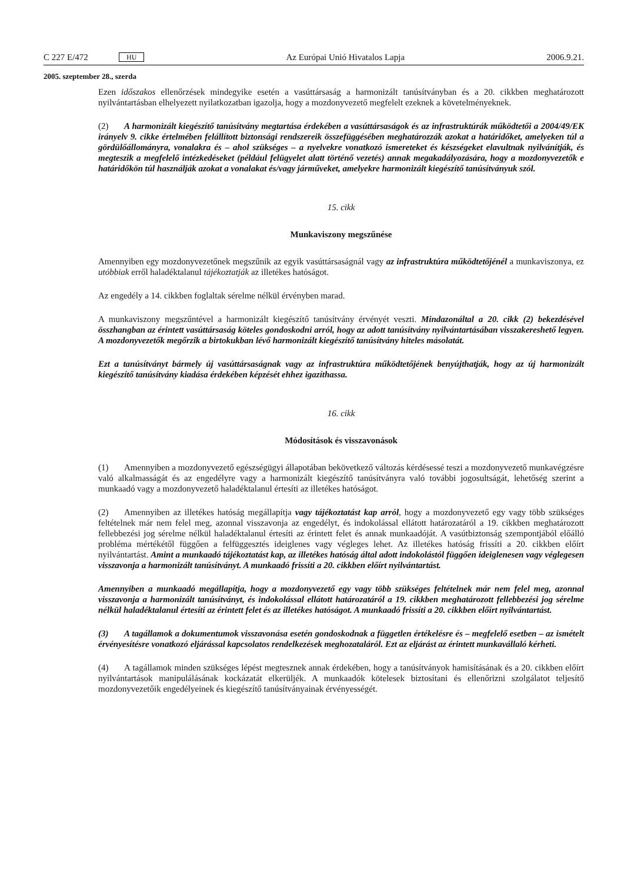C 227 E/472 HU Az Európai Unió Hivatalos Lapja 2006.9.21.
2005. szeptember 28., szerda
Ezen időszakos ellenőrzések mindegyike esetén a vasúttársaság a harmonizált tanúsítványban és a 20. cikkben meghatározott nyilvántartásban elhelyezett nyilatkozatban igazolja, hogy a mozdonyvezető megfelelt ezeknek a követelményeknek.
(2) A harmonizált kiegészítő tanúsítvány megtartása érdekében a vasúttársaságok és az infrastruktúrák működtetői a 2004/49/EK irányelv 9. cikke értelmében felállított biztonsági rendszereik összefüggésében meghatározzák azokat a határidőket, amelyeken túl a gördülőállományra, vonalakra és – ahol szükséges – a nyelvekre vonatkozó ismereteket és készségeket elavultnak nyilvánítják, és megteszik a megfelelő intézkedéseket (például felügyelet alatt történő vezetés) annak megakadályozására, hogy a mozdonyvezetők e határidőkön túl használják azokat a vonalakat és/vagy járműveket, amelyekre harmonizált kiegészítő tanúsítványuk szól.
15. cikk
Munkaviszony megszűnése
Amennyiben egy mozdonyvezetőnek megszűnik az egyik vasúttársaságnál vagy az infrastruktúra működtetőjénél a munkaviszonya, ez utóbbiak erről haladéktalanul tájékoztatják az illetékes hatóságot.
Az engedély a 14. cikkben foglaltak sérelme nélkül érvényben marad.
A munkaviszony megszűntével a harmonizált kiegészítő tanúsítvány érvényét veszti. Mindazonáltal a 20. cikk (2) bekezdésével összhangban az érintett vasúttársaság köteles gondoskodni arról, hogy az adott tanúsítvány nyilvántartásában visszakereshető legyen. A mozdonyvezetők megőrzik a birtokukban lévő harmonizált kiegészítő tanúsítvány hiteles másolatát.
Ezt a tanúsítványt bármely új vasúttársaságnak vagy az infrastruktúra működtetőjének benyújthatják, hogy az új harmonizált kiegészítő tanúsítvány kiadása érdekében képzését ehhez igazíthassa.
16. cikk
Módosítások és visszavonások
(1) Amennyiben a mozdonyvezető egészségügyi állapotában bekövetkező változás kérdésessé teszi a mozdonyvezető munkavégzésre való alkalmasságát és az engedélyre vagy a harmonizált kiegészítő tanúsítványra való további jogosultságát, lehetőség szerint a munkaadó vagy a mozdonyvezető haladéktalanul értesíti az illetékes hatóságot.
(2) Amennyiben az illetékes hatóság megállapítja vagy tájékoztatást kap arról, hogy a mozdonyvezető egy vagy több szükséges feltételnek már nem felel meg, azonnal visszavonja az engedélyt, és indokolással ellátott határozatáról a 19. cikkben meghatározott fellebbezési jog sérelme nélkül haladéktalanul értesíti az érintett felet és annak munkaadóját. A vasútbiztonság szempontjából előálló probléma mértékétől függően a felfüggesztés ideiglenes vagy végleges lehet. Az illetékes hatóság frissíti a 20. cikkben előírt nyilvántartást. Amint a munkaadó tájékoztatást kap, az illetékes hatóság által adott indokolástól függően ideiglenesen vagy véglegesen visszavonja a harmonizált tanúsítványt. A munkaadó frissíti a 20. cikkben előírt nyilvántartást.
Amennyiben a munkaadó megállapítja, hogy a mozdonyvezető egy vagy több szükséges feltételnek már nem felel meg, azonnal visszavonja a harmonizált tanúsítványt, és indokolással ellátott határozatáról a 19. cikkben meghatározott fellebbezési jog sérelme nélkül haladéktalanul értesíti az érintett felet és az illetékes hatóságot. A munkaadó frissíti a 20. cikkben előírt nyilvántartást.
(3) A tagállamok a dokumentumok visszavonása esetén gondoskodnak a független értékelésre és – megfelelő esetben – az ismételt érvényesítésre vonatkozó eljárással kapcsolatos rendelkezések meghozataláról. Ezt az eljárást az érintett munkavállaló kérheti.
(4) A tagállamok minden szükséges lépést megtesznek annak érdekében, hogy a tanúsítványok hamisításának és a 20. cikkben előírt nyilvántartások manipulálásának kockázatát elkerüljék. A munkaadók kötelesek biztosítani és ellenőrizni szolgálatot teljesítő mozdonyvezetőik engedélyeinek és kiegészítő tanúsítványainak érvényességét.